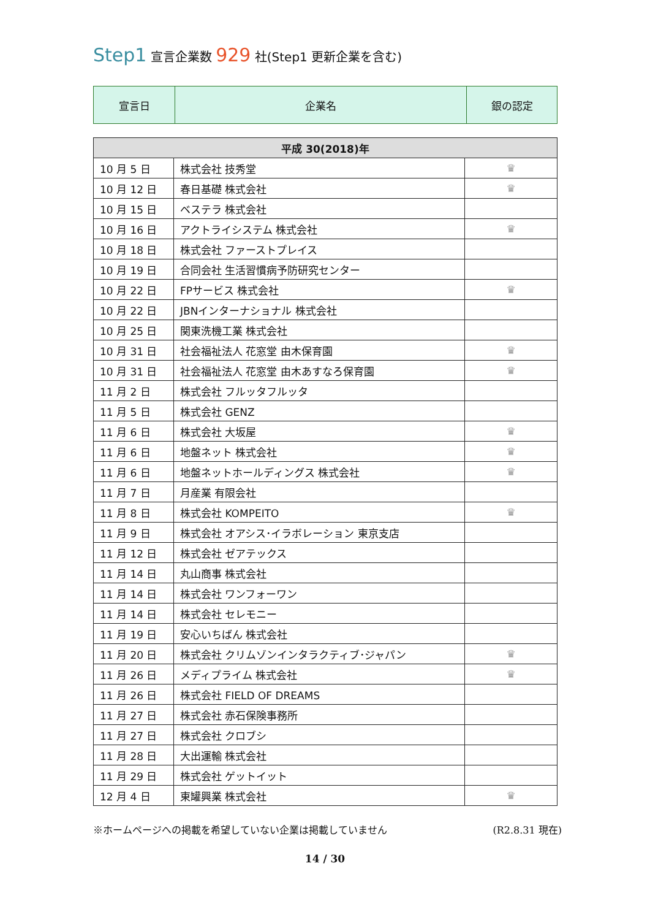Step1 宣言企業数 929 社(Step1 更新企業を含む)
| 宣言日 | 企業名 | 銀の認定 |
| 平成 30(2018)年 | | |
| --- | --- | --- |
| 10 月 5 日 | 株式会社 技秀堂 | ♛ |
| 10 月 12 日 | 春日基礎 株式会社 | ♛ |
| 10 月 15 日 | ベステラ 株式会社 | |
| 10 月 16 日 | アクトライシステム 株式会社 | ♛ |
| 10 月 18 日 | 株式会社 ファーストプレイス | |
| 10 月 19 日 | 合同会社 生活習慣病予防研究センター | |
| 10 月 22 日 | FPサービス 株式会社 | ♛ |
| 10 月 22 日 | JBNインターナショナル 株式会社 | |
| 10 月 25 日 | 関東洗機工業 株式会社 | |
| 10 月 31 日 | 社会福祉法人 花窓堂 由木保育園 | ♛ |
| 10 月 31 日 | 社会福祉法人 花窓堂 由木あすなろ保育園 | ♛ |
| 11 月 2 日 | 株式会社 フルッタフルッタ | |
| 11 月 5 日 | 株式会社 GENZ | |
| 11 月 6 日 | 株式会社 大坂屋 | ♛ |
| 11 月 6 日 | 地盤ネット 株式会社 | ♛ |
| 11 月 6 日 | 地盤ネットホールディングス 株式会社 | ♛ |
| 11 月 7 日 | 月産業 有限会社 | |
| 11 月 8 日 | 株式会社 KOMPEITO | ♛ |
| 11 月 9 日 | 株式会社 オアシス･イラボレーション 東京支店 | |
| 11 月 12 日 | 株式会社 ゼアテックス | |
| 11 月 14 日 | 丸山商事 株式会社 | |
| 11 月 14 日 | 株式会社 ワンフォーワン | |
| 11 月 14 日 | 株式会社 セレモニー | |
| 11 月 19 日 | 安心いちばん 株式会社 | |
| 11 月 20 日 | 株式会社 クリムゾンインタラクティブ･ジャパン | ♛ |
| 11 月 26 日 | メディプライム 株式会社 | ♛ |
| 11 月 26 日 | 株式会社 FIELD OF DREAMS | |
| 11 月 27 日 | 株式会社 赤石保険事務所 | |
| 11 月 27 日 | 株式会社 クロブシ | |
| 11 月 28 日 | 大出運輸 株式会社 | |
| 11 月 29 日 | 株式会社 ゲットイット | |
| 12 月 4 日 | 東罐興業 株式会社 | ♛ |
※ホームページへの掲載を希望していない企業は掲載していません (R2.8.31 現在)
14 / 30